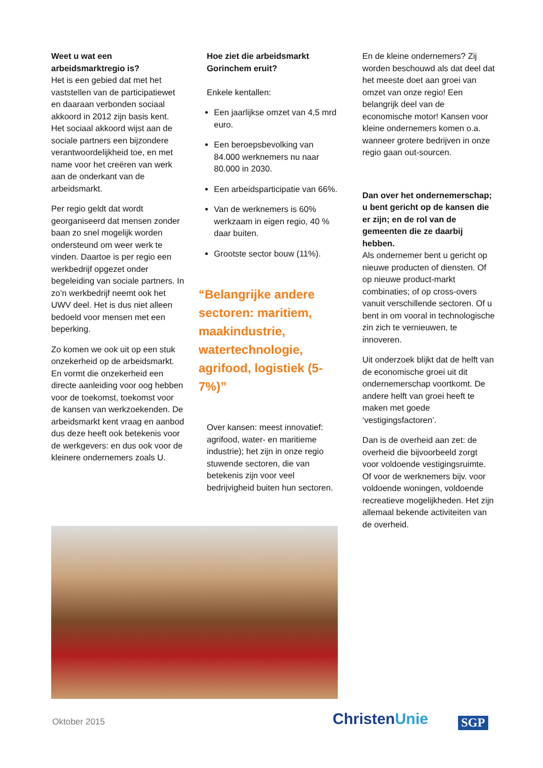Weet u wat een arbeidsmarktregio is?
Het is een gebied dat met het vaststellen van de participatiewet en daaraan verbonden sociaal akkoord in 2012 zijn basis kent. Het sociaal akkoord wijst aan de sociale partners een bijzondere verantwoordelijkheid toe, en met name voor het creëren van werk aan de onderkant van de arbeidsmarkt.
Per regio geldt dat wordt georganiseerd dat mensen zonder baan zo snel mogelijk worden ondersteund om weer werk te vinden. Daartoe is per regio een werkbedrijf opgezet onder begeleiding van sociale partners. In zo’n werkbedrijf neemt ook het UWV deel. Het is dus niet alleen bedoeld voor mensen met een beperking.
Zo komen we ook uit op een stuk onzekerheid op de arbeidsmarkt. En vormt die onzekerheid een directe aanleiding voor oog hebben voor de toekomst, toekomst voor de kansen van werkzoekenden. De arbeidsmarkt kent vraag en aanbod dus deze heeft ook betekenis voor de werkgevers: en dus ook voor de kleinere ondernemers zoals U.
Hoe ziet die arbeidsmarkt Gorinchem eruit?
Enkele kentallen:
Een jaarlijkse omzet van 4,5 mrd euro.
Een beroepsbevolking van 84.000 werknemers nu naar 80.000 in 2030.
Een arbeidsparticipatie van 66%.
Van de werknemers is 60% werkzaam in eigen regio, 40 % daar buiten.
Grootste sector bouw (11%).
“Belangrijke andere sectoren: maritiem, maakindustrie, watertechnologie, agrifood, logistiek (5-7%)”
Over kansen: meest innovatief: agrifood, water- en maritieme industrie); het zijn in onze regio stuwende sectoren, die van betekenis zijn voor veel bedrijvigheid buiten hun sectoren.
En de kleine ondernemers? Zij worden beschouwd als dat deel dat het meeste doet aan groei van omzet van onze regio! Een belangrijk deel van de economische motor! Kansen voor kleine ondernemers komen o.a. wanneer grotere bedrijven in onze regio gaan out-sourcen.
Dan over het ondernemerschap; u bent gericht op de kansen die er zijn; en de rol van de gemeenten die ze daarbij hebben.
Als ondernemer bent u gericht op nieuwe producten of diensten. Of op nieuwe product-markt combinaties; of op cross-overs vanuit verschillende sectoren. Of u bent in om vooral in technologische zin zich te vernieuwen, te innoveren.
Uit onderzoek blijkt dat de helft van de economische groei uit dit ondernemerschap voortkomt. De andere helft van groei heeft te maken met goede ‘vestigingsfactoren’.
Dan is de overheid aan zet: de overheid die bijvoorbeeld zorgt voor voldoende vestigingsruimte. Of voor de werknemers bijv. voor voldoende woningen, voldoende recreatieve mogelijkheden. Het zijn allemaal bekende activiteiten van de overheid.
Oktober 2015 ChristenUnie SGP